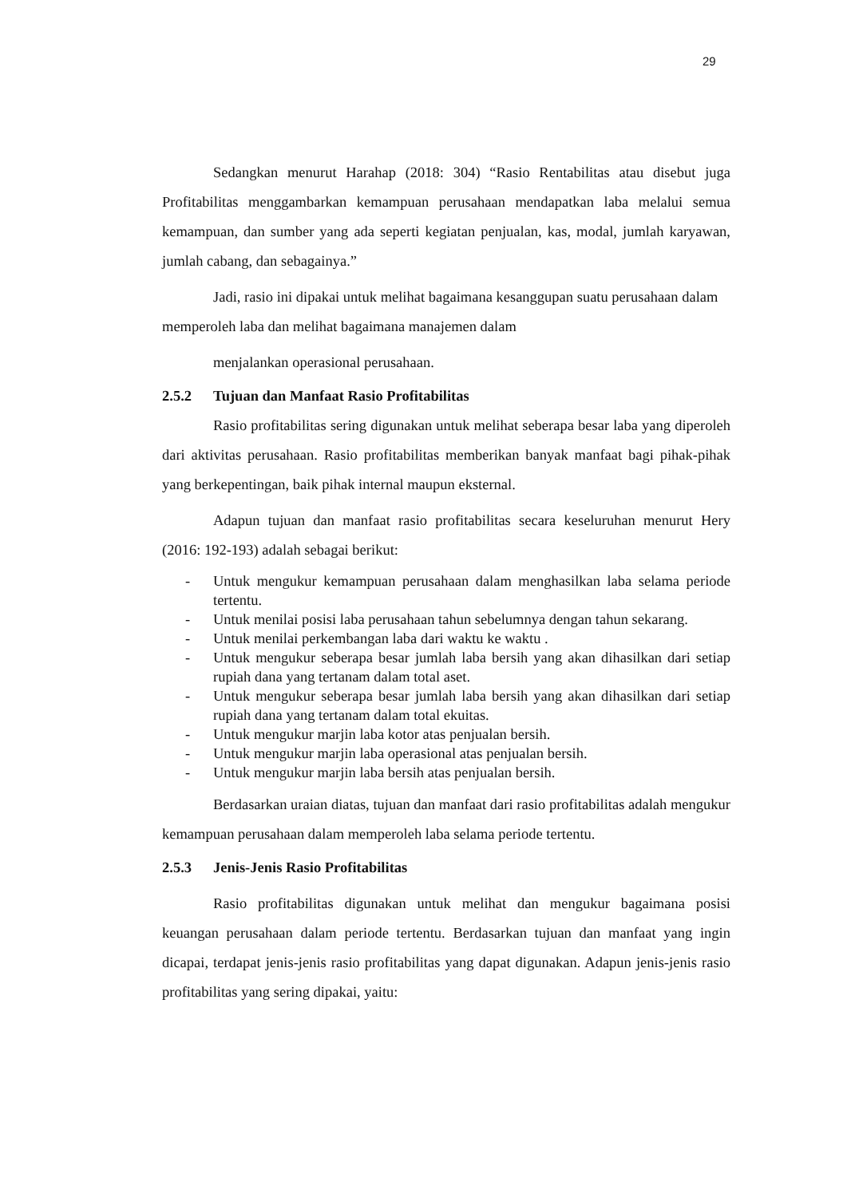29
Sedangkan menurut Harahap (2018: 304) “Rasio Rentabilitas atau disebut juga Profitabilitas menggambarkan kemampuan perusahaan mendapatkan laba melalui semua kemampuan, dan sumber yang ada seperti kegiatan penjualan, kas, modal, jumlah karyawan, jumlah cabang, dan sebagainya.”
Jadi, rasio ini dipakai untuk melihat bagaimana kesanggupan suatu perusahaan dalam memperoleh laba dan melihat bagaimana manajemen dalam
menjalankan operasional perusahaan.
2.5.2 Tujuan dan Manfaat Rasio Profitabilitas
Rasio profitabilitas sering digunakan untuk melihat seberapa besar laba yang diperoleh dari aktivitas perusahaan. Rasio profitabilitas memberikan banyak manfaat bagi pihak-pihak yang berkepentingan, baik pihak internal maupun eksternal.
Adapun tujuan dan manfaat rasio profitabilitas secara keseluruhan menurut Hery (2016: 192-193) adalah sebagai berikut:
- Untuk mengukur kemampuan perusahaan dalam menghasilkan laba selama periode tertentu.
- Untuk menilai posisi laba perusahaan tahun sebelumnya dengan tahun sekarang.
- Untuk menilai perkembangan laba dari waktu ke waktu .
- Untuk mengukur seberapa besar jumlah laba bersih yang akan dihasilkan dari setiap rupiah dana yang tertanam dalam total aset.
- Untuk mengukur seberapa besar jumlah laba bersih yang akan dihasilkan dari setiap rupiah dana yang tertanam dalam total ekuitas.
- Untuk mengukur marjin laba kotor atas penjualan bersih.
- Untuk mengukur marjin laba operasional atas penjualan bersih.
- Untuk mengukur marjin laba bersih atas penjualan bersih.
Berdasarkan uraian diatas, tujuan dan manfaat dari rasio profitabilitas adalah mengukur kemampuan perusahaan dalam memperoleh laba selama periode tertentu.
2.5.3 Jenis-Jenis Rasio Profitabilitas
Rasio profitabilitas digunakan untuk melihat dan mengukur bagaimana posisi keuangan perusahaan dalam periode tertentu. Berdasarkan tujuan dan manfaat yang ingin dicapai, terdapat jenis-jenis rasio profitabilitas yang dapat digunakan. Adapun jenis-jenis rasio profitabilitas yang sering dipakai, yaitu: